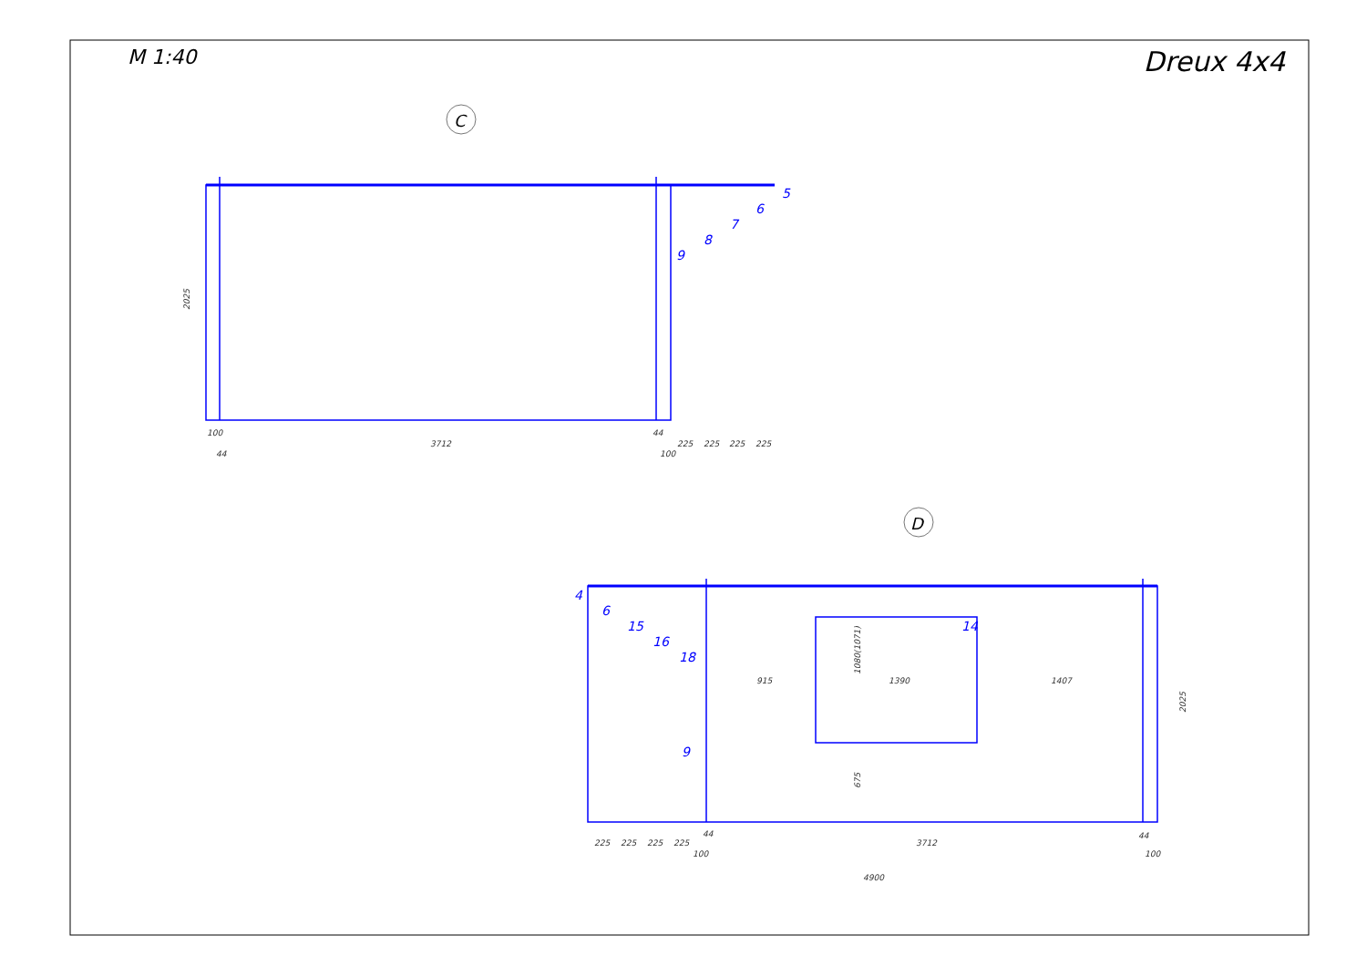M 1:40
Dreux 4x4
C
D
5
6
7
8
9
4
6
15
16
18
14
9
2025
100
3712
44
44
100
225
225
225
225
915
1390
1407
1080(1071)
675
2025
225
225
225
225
44
100
3712
44
100
4900